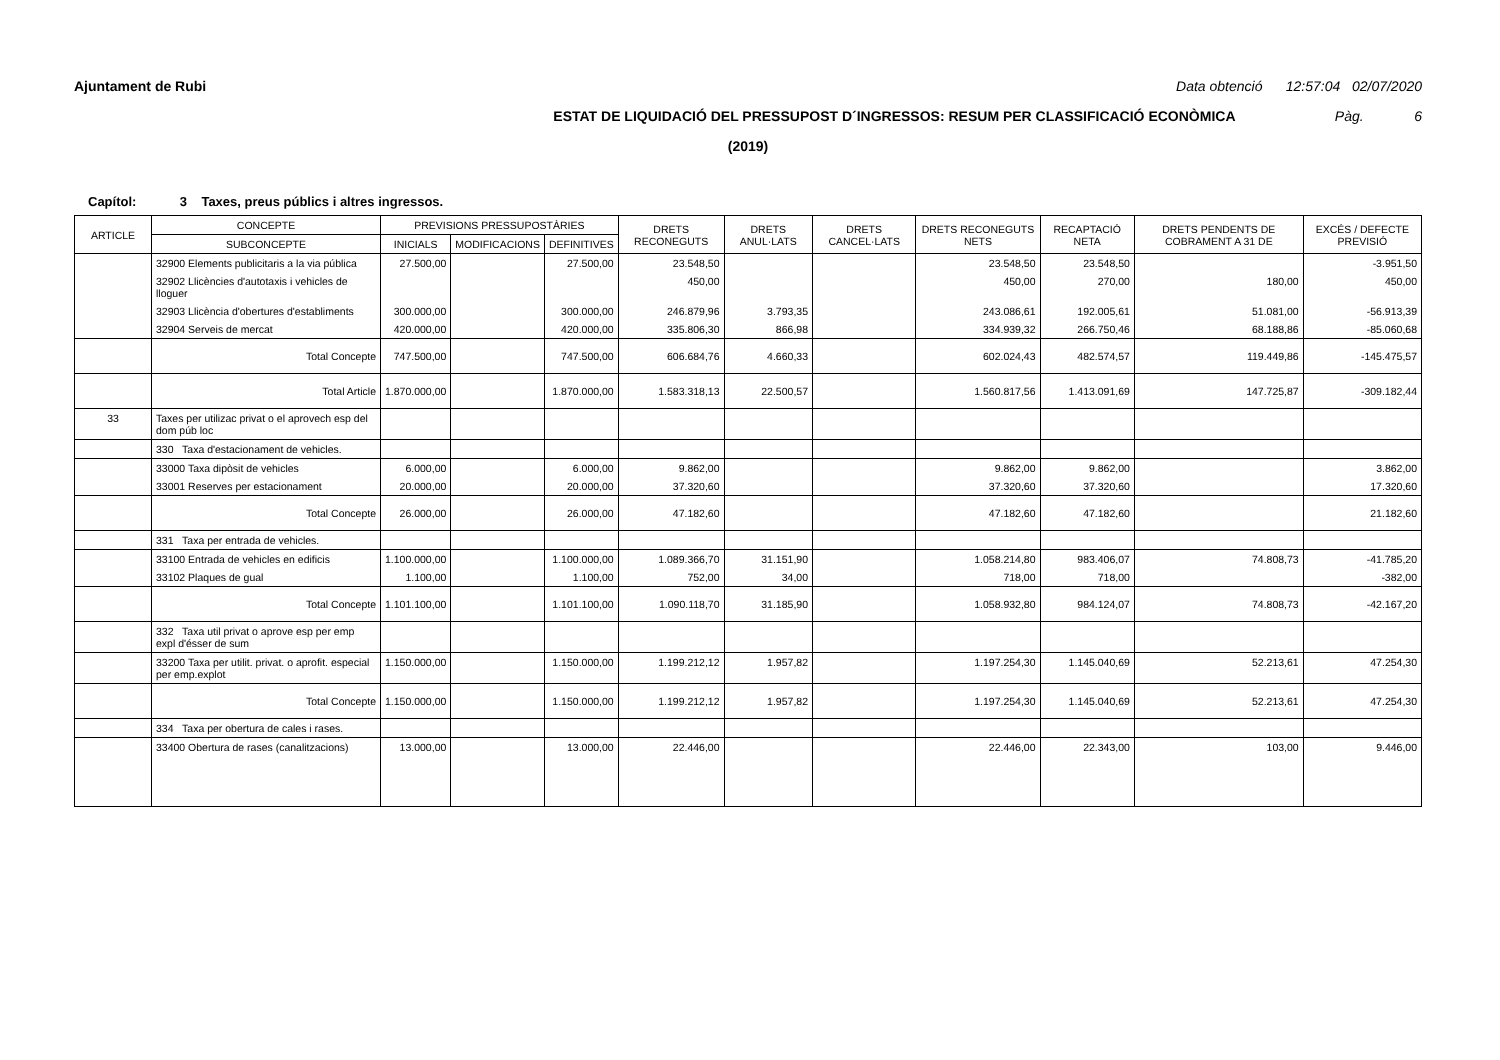Ajuntament de Rubi Data obtenció 12:57:04 02/07/2020
ESTAT DE LIQUIDACIÓ DEL PRESSUPOST D´INGRESSOS: RESUM PER CLASSIFICACIÓ ECONÒMICA Pàg. 6
(2019)
Capítol: 3 Taxes, preus públics i altres ingressos.
| ARTICLE | CONCEPTE | PREVISIONS PRESSUPOSTÀRIES | | | DRETS RECONEGUTS | DRETS ANUL·LATS | DRETS CANCEL·LATS | DRETS RECONEGUTS NETS | RECAPTACIÓ NETA | DRETS PENDENTS DE COBRAMENT A 31 DE | EXCÉS / DEFECTE PREVISIÓ |
| --- | --- | --- | --- | --- | --- | --- | --- | --- | --- | --- | --- |
| | SUBCONCEPTE | INICIALS | MODIFICACIONS | DEFINITIVES | | | | | | | |
| | 32900 Elements publicitaris a la via pública | 27.500,00 | | 27.500,00 | 23.548,50 | | | 23.548,50 | 23.548,50 | | -3.951,50 |
| | 32902 Llicències d'autotaxis i vehicles de lloguer | | | | 450,00 | | | 450,00 | 270,00 | 180,00 | 450,00 |
| | 32903 Llicència d'obertures d'establiments | 300.000,00 | | 300.000,00 | 246.879,96 | 3.793,35 | | 243.086,61 | 192.005,61 | 51.081,00 | -56.913,39 |
| | 32904 Serveis de mercat | 420.000,00 | | 420.000,00 | 335.806,30 | 866,98 | | 334.939,32 | 266.750,46 | 68.188,86 | -85.060,68 |
| | Total Concepte | 747.500,00 | | 747.500,00 | 606.684,76 | 4.660,33 | | 602.024,43 | 482.574,57 | 119.449,86 | -145.475,57 |
| | Total Article | 1.870.000,00 | | 1.870.000,00 | 1.583.318,13 | 22.500,57 | | 1.560.817,56 | 1.413.091,69 | 147.725,87 | -309.182,44 |
| 33 | Taxes per utilizac privat o el aprovech esp del dom púb loc | | | | | | | | | | |
| | 330 Taxa d'estacionament de vehicles. | | | | | | | | | | |
| | 33000 Taxa dipòsit de vehicles | 6.000,00 | | 6.000,00 | 9.862,00 | | | 9.862,00 | 9.862,00 | | 3.862,00 |
| | 33001 Reserves per estacionament | 20.000,00 | | 20.000,00 | 37.320,60 | | | 37.320,60 | 37.320,60 | | 17.320,60 |
| | Total Concepte | 26.000,00 | | 26.000,00 | 47.182,60 | | | 47.182,60 | 47.182,60 | | 21.182,60 |
| | 331 Taxa per entrada de vehicles. | | | | | | | | | | |
| | 33100 Entrada de vehicles en edificis | 1.100.000,00 | | 1.100.000,00 | 1.089.366,70 | 31.151,90 | | 1.058.214,80 | 983.406,07 | 74.808,73 | -41.785,20 |
| | 33102 Plaques de gual | 1.100,00 | | 1.100,00 | 752,00 | 34,00 | | 718,00 | 718,00 | | -382,00 |
| | Total Concepte | 1.101.100,00 | | 1.101.100,00 | 1.090.118,70 | 31.185,90 | | 1.058.932,80 | 984.124,07 | 74.808,73 | -42.167,20 |
| | 332 Taxa util privat o aprove esp per emp expl d'ésser de sum | | | | | | | | | | |
| | 33200 Taxa per utilit. privat. o aprofit. especial per emp.explot | 1.150.000,00 | | 1.150.000,00 | 1.199.212,12 | 1.957,82 | | 1.197.254,30 | 1.145.040,69 | 52.213,61 | 47.254,30 |
| | Total Concepte | 1.150.000,00 | | 1.150.000,00 | 1.199.212,12 | 1.957,82 | | 1.197.254,30 | 1.145.040,69 | 52.213,61 | 47.254,30 |
| | 334 Taxa per obertura de cales i rases. | | | | | | | | | | |
| | 33400 Obertura de rases (canalitzacions) | 13.000,00 | | 13.000,00 | 22.446,00 | | | 22.446,00 | 22.343,00 | 103,00 | 9.446,00 |